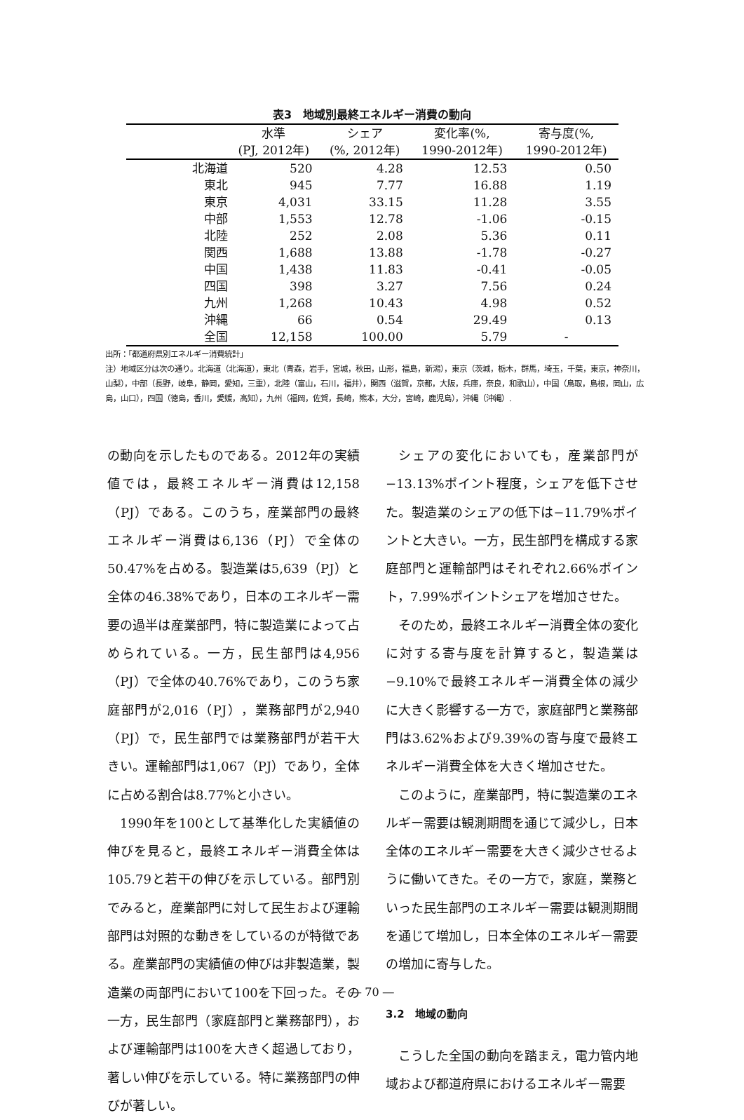表3　地域別最終エネルギー消費の動向
| | 水準 | シェア | 変化率(%, | 寄与度(%, |
| --- | --- | --- | --- | --- |
| | (PJ, 2012年) | (%, 2012年) | 1990-2012年) | 1990-2012年) |
| 北海道 | 520 | 4.28 | 12.53 | 0.50 |
| 東北 | 945 | 7.77 | 16.88 | 1.19 |
| 東京 | 4,031 | 33.15 | 11.28 | 3.55 |
| 中部 | 1,553 | 12.78 | -1.06 | -0.15 |
| 北陸 | 252 | 2.08 | 5.36 | 0.11 |
| 関西 | 1,688 | 13.88 | -1.78 | -0.27 |
| 中国 | 1,438 | 11.83 | -0.41 | -0.05 |
| 四国 | 398 | 3.27 | 7.56 | 0.24 |
| 九州 | 1,268 | 10.43 | 4.98 | 0.52 |
| 沖縄 | 66 | 0.54 | 29.49 | 0.13 |
| 全国 | 12,158 | 100.00 | 5.79 | - |
出所：「都道府県別エネルギー消費統計」
注）地域区分は次の通り。北海道（北海道），東北（青森，岩手，宮城，秋田，山形，福島，新潟），東京（茨城，栃木，群馬，埼玉，千葉，東京，神奈川，山梨），中部（長野，岐阜，静岡，愛知，三重），北陸（富山，石川，福井），関西（滋賀，京都，大阪，兵庫，奈良，和歌山），中国（鳥取，島根，岡山，広島，山口），四国（徳島，香川，愛媛，高知），九州（福岡，佐賀，長崎，熊本，大分，宮崎，鹿児島），沖縄（沖縄）.
の動向を示したものである。2012年の実績値では，最終エネルギー消費は12,158（PJ）である。このうち，産業部門の最終エネルギー消費は6,136（PJ）で全体の50.47%を占める。製造業は5,639（PJ）と全体の46.38%であり，日本のエネルギー需要の過半は産業部門，特に製造業によって占められている。一方，民生部門は4,956（PJ）で全体の40.76%であり，このうち家庭部門が2,016（PJ），業務部門が2,940（PJ）で，民生部門では業務部門が若干大きい。運輸部門は1,067（PJ）であり，全体に占める割合は8.77%と小さい。
1990年を100として基準化した実績値の伸びを見ると，最終エネルギー消費全体は105.79と若干の伸びを示している。部門別でみると，産業部門に対して民生および運輸部門は対照的な動きをしているのが特徴である。産業部門の実績値の伸びは非製造業，製造業の両部門において100を下回った。その一方，民生部門（家庭部門と業務部門），および運輸部門は100を大きく超過しており，著しい伸びを示している。特に業務部門の伸びが著しい。
シェアの変化においても，産業部門が−13.13%ポイント程度，シェアを低下させた。製造業のシェアの低下は−11.79%ポイントと大きい。一方，民生部門を構成する家庭部門と運輸部門はそれぞれ2.66%ポイント，7.99%ポイントシェアを増加させた。
そのため，最終エネルギー消費全体の変化に対する寄与度を計算すると，製造業は−9.10%で最終エネルギー消費全体の減少に大きく影響する一方で，家庭部門と業務部門は3.62%および9.39%の寄与度で最終エネルギー消費全体を大きく増加させた。
このように，産業部門，特に製造業のエネルギー需要は観測期間を通じて減少し，日本全体のエネルギー需要を大きく減少させるように働いてきた。その一方で，家庭，業務といった民生部門のエネルギー需要は観測期間を通じて増加し，日本全体のエネルギー需要の増加に寄与した。
3.2　地域の動向
こうした全国の動向を踏まえ，電力管内地域および都道府県におけるエネルギー需要
― 70 ―